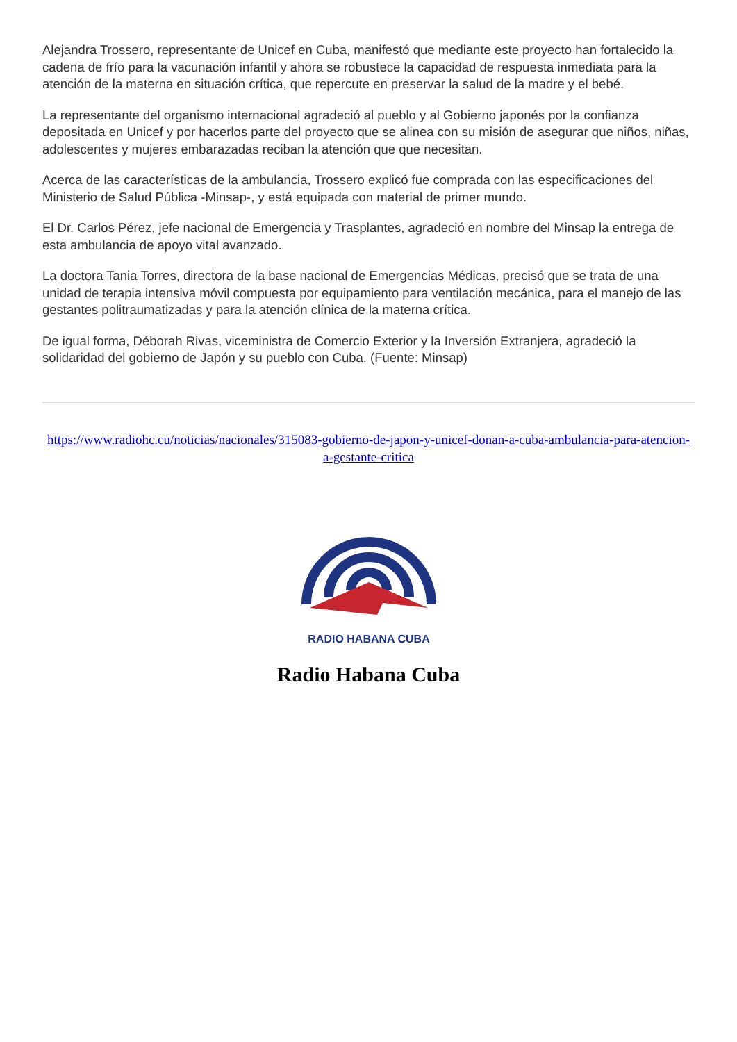Alejandra Trossero, representante de Unicef en Cuba, manifestó que mediante este proyecto han fortalecido la cadena de frío para la vacunación infantil y ahora se robustece la capacidad de respuesta inmediata para la atención de la materna en situación crítica, que repercute en preservar la salud de la madre y el bebé.
La representante del organismo internacional agradeció al pueblo y al Gobierno japonés por la confianza depositada en Unicef y por hacerlos parte del proyecto que se alinea con su misión de asegurar que niños, niñas, adolescentes y mujeres embarazadas reciban la atención que que necesitan.
Acerca de las características de la ambulancia, Trossero explicó fue comprada con las especificaciones del Ministerio de Salud Pública -Minsap-, y está equipada con material de primer mundo.
El Dr. Carlos Pérez, jefe nacional de Emergencia y Trasplantes, agradeció en nombre del Minsap la entrega de esta ambulancia de apoyo vital avanzado.
La doctora Tania Torres, directora de la base nacional de Emergencias Médicas, precisó que se trata de una unidad de terapia intensiva móvil compuesta por equipamiento para ventilación mecánica, para el manejo de las gestantes politraumatizadas y para la atención clínica de la materna crítica.
De igual forma, Déborah Rivas, viceministra de Comercio Exterior y la Inversión Extranjera, agradeció la solidaridad del gobierno de Japón y su pueblo con Cuba. (Fuente: Minsap)
https://www.radiohc.cu/noticias/nacionales/315083-gobierno-de-japon-y-unicef-donan-a-cuba-ambulancia-para-atencion-a-gestante-critica
RADIO HABANA CUBA
Radio Habana Cuba